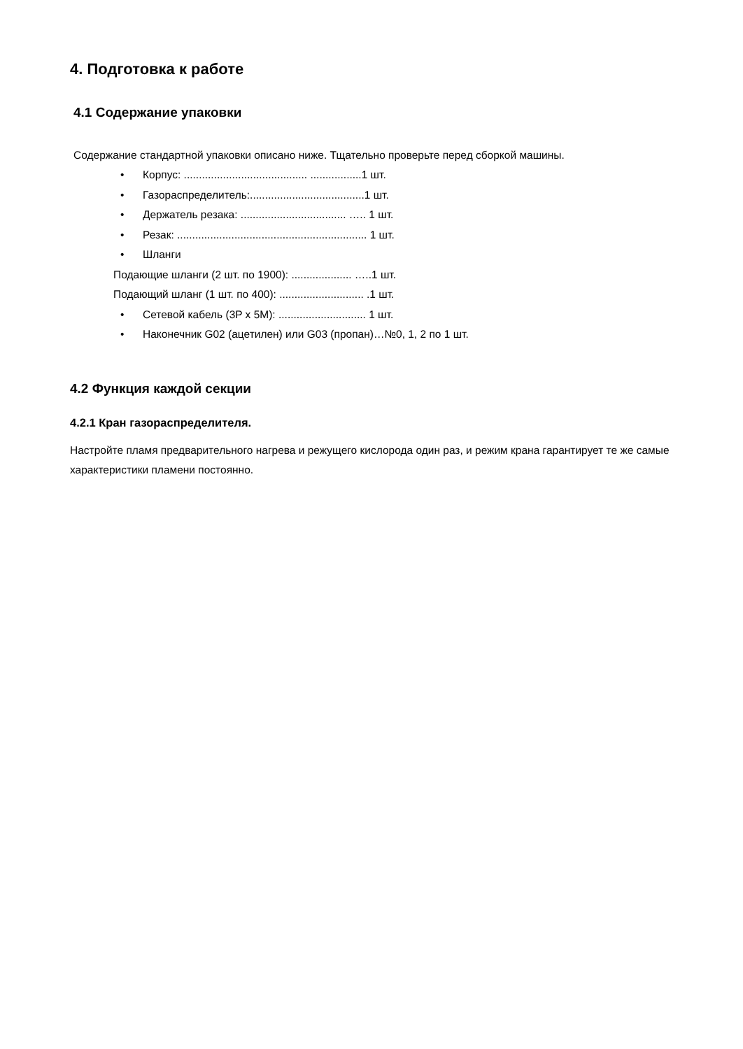4. Подготовка к работе
4.1 Содержание упаковки
Содержание стандартной упаковки описано ниже. Тщательно проверьте перед сборкой машины.
• Корпус: ......................................... .................1 шт.
• Газораспределитель:......................................1 шт.
• Держатель резака: ................................... ….. 1 шт.
• Резак: ............................................................... 1 шт.
• Шланги
Подающие шланги (2 шт. по 1900): .................... …..1 шт.
Подающий шланг (1 шт. по 400): ............................ .1 шт.
• Сетевой кабель (3P x 5M): ............................. 1 шт.
• Наконечник G02 (ацетилен) или G03 (пропан)…№0, 1, 2 по 1 шт.
4.2 Функция каждой секции
4.2.1 Кран газораспределителя.
Настройте пламя предварительного нагрева и режущего кислорода один раз, и режим крана гарантирует те же самые характеристики пламени постоянно.